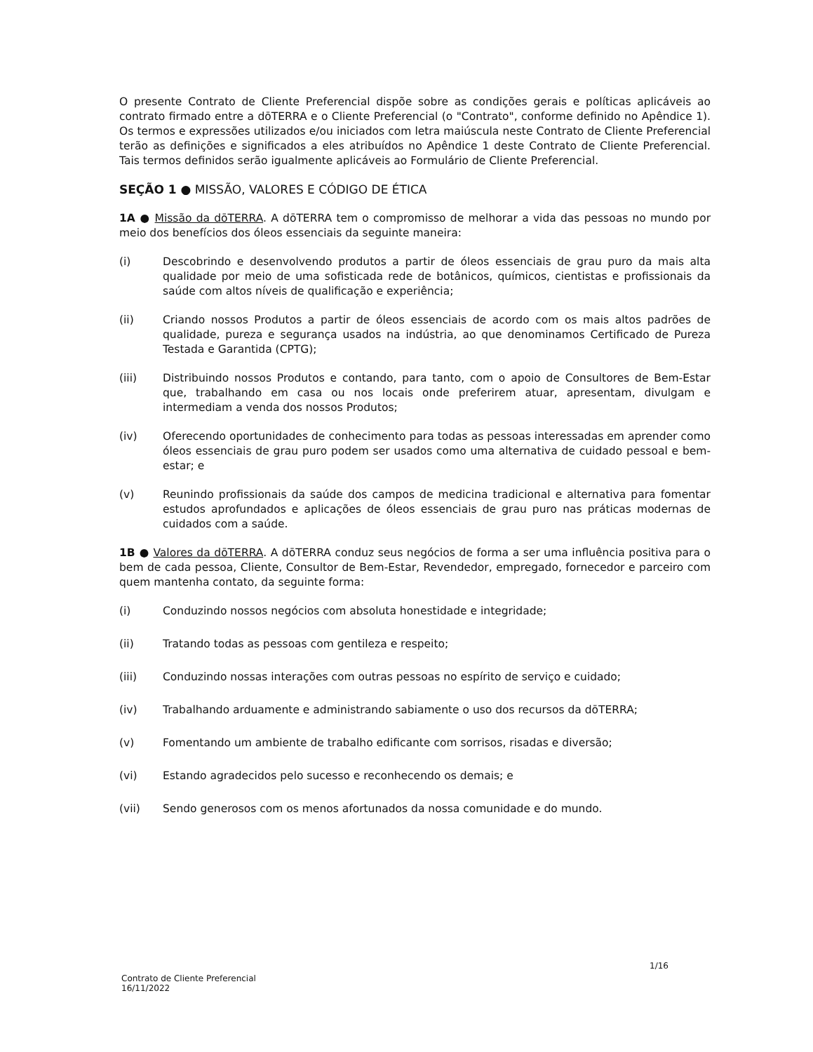O presente Contrato de Cliente Preferencial dispõe sobre as condições gerais e políticas aplicáveis ao contrato firmado entre a dōTERRA e o Cliente Preferencial (o "Contrato", conforme definido no Apêndice 1). Os termos e expressões utilizados e/ou iniciados com letra maiúscula neste Contrato de Cliente Preferencial terão as definições e significados a eles atribuídos no Apêndice 1 deste Contrato de Cliente Preferencial. Tais termos definidos serão igualmente aplicáveis ao Formulário de Cliente Preferencial.
SEÇÃO 1 ● MISSÃO, VALORES E CÓDIGO DE ÉTICA
1A ● Missão da dōTERRA. A dōTERRA tem o compromisso de melhorar a vida das pessoas no mundo por meio dos benefícios dos óleos essenciais da seguinte maneira:
(i) Descobrindo e desenvolvendo produtos a partir de óleos essenciais de grau puro da mais alta qualidade por meio de uma sofisticada rede de botânicos, químicos, cientistas e profissionais da saúde com altos níveis de qualificação e experiência;
(ii) Criando nossos Produtos a partir de óleos essenciais de acordo com os mais altos padrões de qualidade, pureza e segurança usados na indústria, ao que denominamos Certificado de Pureza Testada e Garantida (CPTG);
(iii) Distribuindo nossos Produtos e contando, para tanto, com o apoio de Consultores de Bem-Estar que, trabalhando em casa ou nos locais onde preferirem atuar, apresentam, divulgam e intermediam a venda dos nossos Produtos;
(iv) Oferecendo oportunidades de conhecimento para todas as pessoas interessadas em aprender como óleos essenciais de grau puro podem ser usados como uma alternativa de cuidado pessoal e bem-estar; e
(v) Reunindo profissionais da saúde dos campos de medicina tradicional e alternativa para fomentar estudos aprofundados e aplicações de óleos essenciais de grau puro nas práticas modernas de cuidados com a saúde.
1B ● Valores da dōTERRA. A dōTERRA conduz seus negócios de forma a ser uma influência positiva para o bem de cada pessoa, Cliente, Consultor de Bem-Estar, Revendedor, empregado, fornecedor e parceiro com quem mantenha contato, da seguinte forma:
(i) Conduzindo nossos negócios com absoluta honestidade e integridade;
(ii) Tratando todas as pessoas com gentileza e respeito;
(iii) Conduzindo nossas interações com outras pessoas no espírito de serviço e cuidado;
(iv) Trabalhando arduamente e administrando sabiamente o uso dos recursos da dōTERRA;
(v) Fomentando um ambiente de trabalho edificante com sorrisos, risadas e diversão;
(vi) Estando agradecidos pelo sucesso e reconhecendo os demais; e
(vii) Sendo generosos com os menos afortunados da nossa comunidade e do mundo.
Contrato de Cliente Preferencial
16/11/2022
1/16